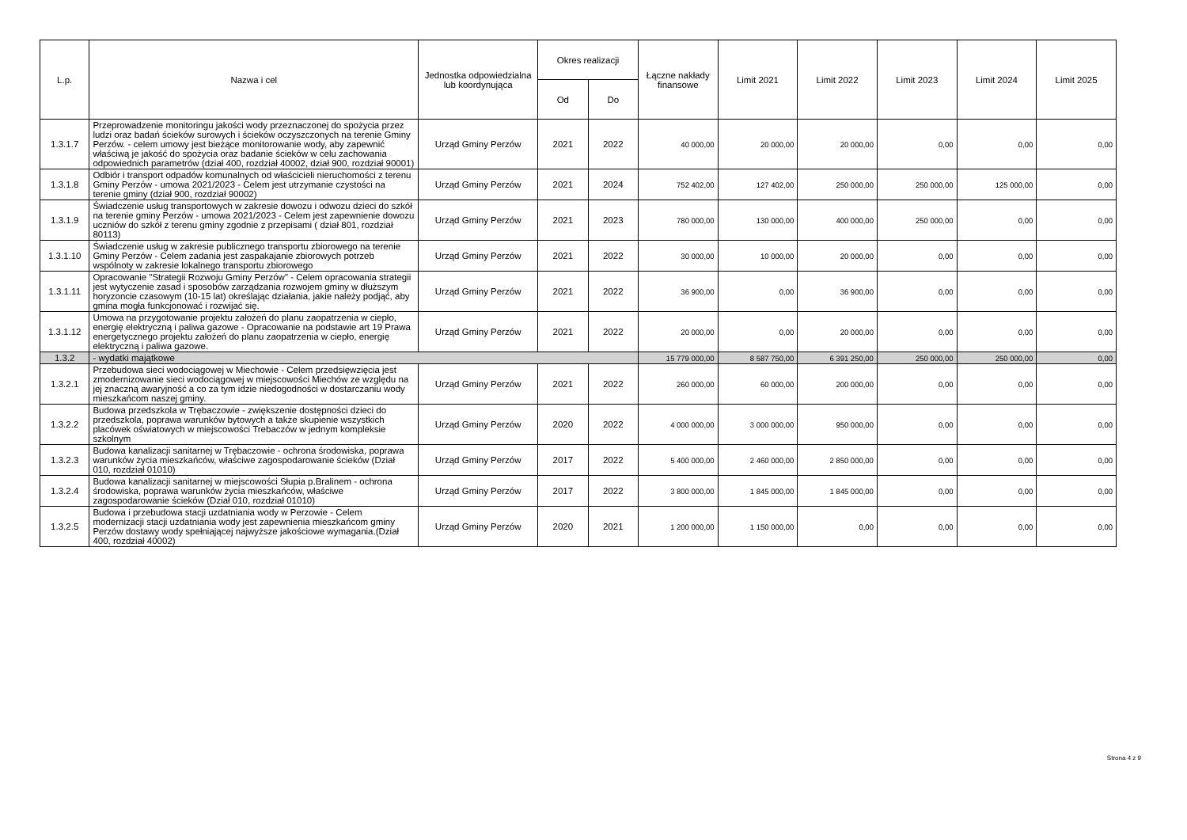| L.p. | Nazwa i cel | Jednostka odpowiedzialna lub koordynująca | Okres realizacji | | Łączne nakłady finansowe | Limit 2021 | Limit 2022 | Limit 2023 | Limit 2024 | Limit 2025 |
| --- | --- | --- | --- | --- | --- | --- | --- | --- | --- | --- |
| | | | Od | Do | | | | | | |
| 1.3.1.7 | Przeprowadzenie monitoringu jakości wody przeznaczonej do spożycia przez ludzi oraz badań ścieków surowych i ścieków oczyszczonych na terenie Gminy Perzów. - celem umowy jest bieżące monitorowanie wody, aby zapewnić właściwą je jakość do spożycia oraz badanie ścieków w celu zachowania odpowiednich parametrów (dział 400, rozdział 40002, dział 900, rozdział 90001) | Urząd Gminy Perzów | 2021 | 2022 | 40 000,00 | 20 000,00 | 20 000,00 | 0,00 | 0,00 | 0,00 |
| 1.3.1.8 | Odbiór i transport odpadów komunalnych od właścicieli nieruchomości z terenu Gminy Perzów - umowa 2021/2023 - Celem jest utrzymanie czystości na terenie gminy (dział 900, rozdział 90002) | Urząd Gminy Perzów | 2021 | 2024 | 752 402,00 | 127 402,00 | 250 000,00 | 250 000,00 | 125 000,00 | 0,00 |
| 1.3.1.9 | Świadczenie usług transportowych w zakresie dowozu i odwozu dzieci do szkół na terenie gminy Perzów - umowa 2021/2023 - Celem jest zapewnienie dowozu uczniów do szkół z terenu gminy zgodnie z przepisami ( dział 801, rozdział 80113) | Urząd Gminy Perzów | 2021 | 2023 | 780 000,00 | 130 000,00 | 400 000,00 | 250 000,00 | 0,00 | 0,00 |
| 1.3.1.10 | Świadczenie usług w zakresie publicznego transportu zbiorowego na terenie Gminy Perzów - Celem zadania jest zaspakajanie zbiorowych potrzeb wspólnoty w zakresie lokalnego transportu zbiorowego | Urząd Gminy Perzów | 2021 | 2022 | 30 000,00 | 10 000,00 | 20 000,00 | 0,00 | 0,00 | 0,00 |
| 1.3.1.11 | Opracowanie "Strategii Rozwoju Gminy Perzów" - Celem opracowania strategii jest wytyczenie zasad i sposobów zarządzania rozwojem gminy w dłuższym horyzoncie czasowym (10-15 lat) określając działania, jakie należy podjąć, aby gmina mogła funkcjonować i rozwijać się. | Urząd Gminy Perzów | 2021 | 2022 | 36 900,00 | 0,00 | 36 900,00 | 0,00 | 0,00 | 0,00 |
| 1.3.1.12 | Umowa na przygotowanie projektu założeń do planu zaopatrzenia w ciepło, energię elektryczną i paliwa gazowe - Opracowanie na podstawie art 19 Prawa energetycznego projektu założeń do planu zaopatrzenia w ciepło, energię elektryczną i paliwa gazowe. | Urząd Gminy Perzów | 2021 | 2022 | 20 000,00 | 0,00 | 20 000,00 | 0,00 | 0,00 | 0,00 |
| 1.3.2 | - wydatki majątkowe | | | | 15 779 000,00 | 8 587 750,00 | 6 391 250,00 | 250 000,00 | 250 000,00 | 0,00 |
| 1.3.2.1 | Przebudowa sieci wodociągowej w Miechowie - Celem przedsięwzięcia jest zmodernizowanie sieci wodociągowej w miejscowości Miechów ze względu na jej znaczną awaryjność a co za tym idzie niedogodności w dostarczaniu wody mieszkańcom naszej gminy. | Urząd Gminy Perzów | 2021 | 2022 | 260 000,00 | 60 000,00 | 200 000,00 | 0,00 | 0,00 | 0,00 |
| 1.3.2.2 | Budowa przedszkola w Trębaczowie - zwiększenie dostępności dzieci do przedszkola, poprawa warunków bytowych a także skupienie wszystkich placówek oświatowych w miejscowości Trebaczów w jednym kompleksie szkolnym | Urząd Gminy Perzów | 2020 | 2022 | 4 000 000,00 | 3 000 000,00 | 950 000,00 | 0,00 | 0,00 | 0,00 |
| 1.3.2.3 | Budowa kanalizacji sanitarnej w Trębaczowie - ochrona środowiska, poprawa warunków życia mieszkańców, właściwe zagospodarowanie ścieków (Dział 010, rozdział 01010) | Urząd Gminy Perzów | 2017 | 2022 | 5 400 000,00 | 2 460 000,00 | 2 850 000,00 | 0,00 | 0,00 | 0,00 |
| 1.3.2.4 | Budowa kanalizacji sanitarnej w miejscowości Słupia p.Bralinem - ochrona środowiska, poprawa warunków życia mieszkańców, właściwe zagospodarowanie ścieków (Dział 010, rozdział 01010) | Urząd Gminy Perzów | 2017 | 2022 | 3 800 000,00 | 1 845 000,00 | 1 845 000,00 | 0,00 | 0,00 | 0,00 |
| 1.3.2.5 | Budowa i przebudowa stacji uzdatniania wody w Perzowie - Celem modernizacji stacji uzdatniania wody jest zapewnienia mieszkańcom gminy Perzów dostawy wody spełniającej najwyższe jakościowe wymagania.(Dział 400, rozdział 40002) | Urząd Gminy Perzów | 2020 | 2021 | 1 200 000,00 | 1 150 000,00 | 0,00 | 0,00 | 0,00 | 0,00 |
Strona 4 z 9